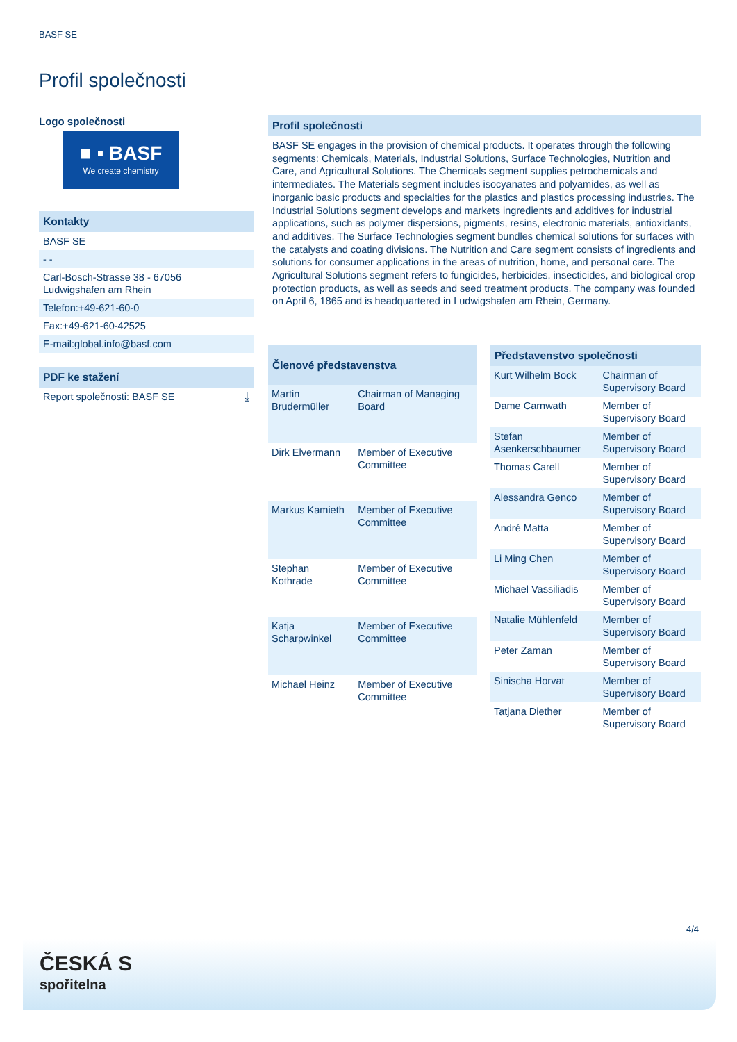BASF SE
Profil společnosti
Logo společnosti
■ ▪ BASF
We create chemistry
Kontakty
BASF SE
- -
Carl-Bosch-Strasse 38 - 67056
Ludwigshafen am Rhein
Telefon:+49-621-60-0
Fax:+49-621-60-42525
E-mail:global.info@basf.com
PDF ke stažení
Report společnosti: BASF SE ⤓
Profil společnosti
BASF SE engages in the provision of chemical products. It operates through the following segments: Chemicals, Materials, Industrial Solutions, Surface Technologies, Nutrition and Care, and Agricultural Solutions. The Chemicals segment supplies petrochemicals and intermediates. The Materials segment includes isocyanates and polyamides, as well as inorganic basic products and specialties for the plastics and plastics processing industries. The Industrial Solutions segment develops and markets ingredients and additives for industrial applications, such as polymer dispersions, pigments, resins, electronic materials, antioxidants, and additives. The Surface Technologies segment bundles chemical solutions for surfaces with the catalysts and coating divisions. The Nutrition and Care segment consists of ingredients and solutions for consumer applications in the areas of nutrition, home, and personal care. The Agricultural Solutions segment refers to fungicides, herbicides, insecticides, and biological crop protection products, as well as seeds and seed treatment products. The company was founded on April 6, 1865 and is headquartered in Ludwigshafen am Rhein, Germany.
| Členové představenstva | |
| --- | --- |
| Martin Brudermüller | Chairman of Managing Board |
| Dirk Elvermann | Member of Executive Committee |
| Markus Kamieth | Member of Executive Committee |
| Stephan Kothrade | Member of Executive Committee |
| Katja Scharpwinkel | Member of Executive Committee |
| Michael Heinz | Member of Executive Committee |
| Představenstvo společnosti | |
| --- | --- |
| Kurt Wilhelm Bock | Chairman of Supervisory Board |
| Dame Carnwath | Member of Supervisory Board |
| Stefan Asenkerschbaumer | Member of Supervisory Board |
| Thomas Carell | Member of Supervisory Board |
| Alessandra Genco | Member of Supervisory Board |
| André Matta | Member of Supervisory Board |
| Li Ming Chen | Member of Supervisory Board |
| Michael Vassiliadis | Member of Supervisory Board |
| Natalie Mühlenfeld | Member of Supervisory Board |
| Peter Zaman | Member of Supervisory Board |
| Sinischa Horvat | Member of Supervisory Board |
| Tatjana Diether | Member of Supervisory Board |
4/4
ČESKÁ S
spořitelna